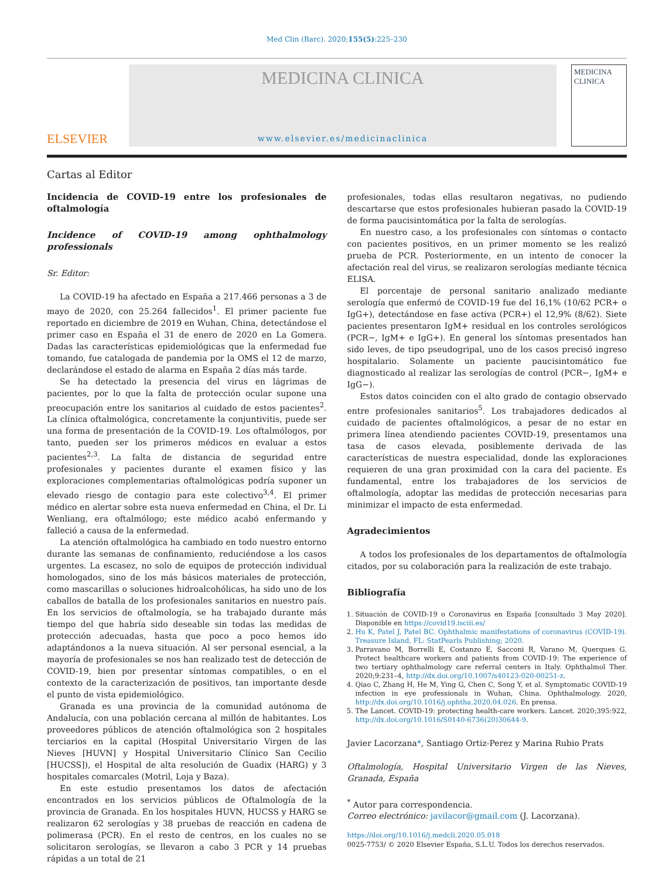Med Clin (Barc). 2020;155(5):225–230
ELSEVIER
MEDICINA CLINICA
www.elsevier.es/medicinaclinica
MEDICINA CLINICA
Cartas al Editor
Incidencia de COVID-19 entre los profesionales de oftalmología
Incidence of COVID-19 among ophthalmology professionals
Sr. Editor:
La COVID-19 ha afectado en España a 217.466 personas a 3 de mayo de 2020, con 25.264 fallecidos<sup>1</sup>. El primer paciente fue reportado en diciembre de 2019 en Wuhan, China, detectándose el primer caso en España el 31 de enero de 2020 en La Gomera. Dadas las características epidemiológicas que la enfermedad fue tomando, fue catalogada de pandemia por la OMS el 12 de marzo, declarándose el estado de alarma en España 2 días más tarde.
Se ha detectado la presencia del virus en lágrimas de pacientes, por lo que la falta de protección ocular supone una preocupación entre los sanitarios al cuidado de estos pacientes<sup>2</sup>. La clínica oftalmológica, concretamente la conjuntivitis, puede ser una forma de presentación de la COVID-19. Los oftalmólogos, por tanto, pueden ser los primeros médicos en evaluar a estos pacientes<sup>2,3</sup>. La falta de distancia de seguridad entre profesionales y pacientes durante el examen físico y las exploraciones complementarias oftalmológicas podría suponer un elevado riesgo de contagio para este colectivo<sup>3,4</sup>. El primer médico en alertar sobre esta nueva enfermedad en China, el Dr. Li Wenliang, era oftalmólogo; este médico acabó enfermando y falleció a causa de la enfermedad.
La atención oftalmológica ha cambiado en todo nuestro entorno durante las semanas de confinamiento, reduciéndose a los casos urgentes. La escasez, no solo de equipos de protección individual homologados, sino de los más básicos materiales de protección, como mascarillas o soluciones hidroalcohólicas, ha sido uno de los caballos de batalla de los profesionales sanitarios en nuestro país. En los servicios de oftalmología, se ha trabajado durante más tiempo del que habría sido deseable sin todas las medidas de protección adecuadas, hasta que poco a poco hemos ido adaptándonos a la nueva situación. Al ser personal esencial, a la mayoría de profesionales se nos han realizado test de detección de COVID-19, bien por presentar síntomas compatibles, o en el contexto de la caracterización de positivos, tan importante desde el punto de vista epidemiológico.
Granada es una provincia de la comunidad autónoma de Andalucía, con una población cercana al millón de habitantes. Los proveedores públicos de atención oftalmológica son 2 hospitales terciarios en la capital (Hospital Universitario Virgen de las Nieves [HUVN] y Hospital Universitario Clínico San Cecilio [HUCSS]), el Hospital de alta resolución de Guadix (HARG) y 3 hospitales comarcales (Motril, Loja y Baza).
En este estudio presentamos los datos de afectación encontrados en los servicios públicos de Oftalmología de la provincia de Granada. En los hospitales HUVN, HUCSS y HARG se realizaron 62 serologías y 38 pruebas de reacción en cadena de polimerasa (PCR). En el resto de centros, en los cuales no se solicitaron serologías, se llevaron a cabo 3 PCR y 14 pruebas rápidas a un total de 21
profesionales, todas ellas resultaron negativas, no pudiendo descartarse que estos profesionales hubieran pasado la COVID-19 de forma paucisintomática por la falta de serologías.
En nuestro caso, a los profesionales con síntomas o contacto con pacientes positivos, en un primer momento se les realizó prueba de PCR. Posteriormente, en un intento de conocer la afectación real del virus, se realizaron serologías mediante técnica ELISA.
El porcentaje de personal sanitario analizado mediante serología que enfermó de COVID-19 fue del 16,1% (10/62 PCR+ o IgG+), detectándose en fase activa (PCR+) el 12,9% (8/62). Siete pacientes presentaron IgM+ residual en los controles serológicos (PCR−, IgM+ e IgG+). En general los síntomas presentados han sido leves, de tipo pseudogripal, uno de los casos precisó ingreso hospitalario. Solamente un paciente paucisintomático fue diagnosticado al realizar las serologías de control (PCR−, IgM+ e IgG−).
Estos datos coinciden con el alto grado de contagio observado entre profesionales sanitarios<sup>5</sup>. Los trabajadores dedicados al cuidado de pacientes oftalmológicos, a pesar de no estar en primera línea atendiendo pacientes COVID-19, presentamos una tasa de casos elevada, posiblemente derivada de las características de nuestra especialidad, donde las exploraciones requieren de una gran proximidad con la cara del paciente. Es fundamental, entre los trabajadores de los servicios de oftalmología, adoptar las medidas de protección necesarias para minimizar el impacto de esta enfermedad.
Agradecimientos
A todos los profesionales de los departamentos de oftalmología citados, por su colaboración para la realización de este trabajo.
Bibliografía
1. Situación de COVID-19 o Coronavirus en España [consultado 3 May 2020]. Disponible en https://covid19.isciii.es/
2. Hu K, Patel J, Patel BC. Ophthalmic manifestations of coronavirus (COVID-19). Treasure Island, FL: StatPearls Publishing; 2020.
3. Parravano M, Borrelli E, Costanzo E, Sacconi R, Varano M, Querques G. Protect healthcare workers and patients from COVID-19: The experience of two tertiary ophthalmology care referral centers in Italy. Ophthalmol Ther. 2020;9:231–4, http://dx.doi.org/10.1007/s40123-020-00251-z.
4. Qiao C, Zhang H, He M, Ying G, Chen C, Song Y, et al. Symptomatic COVID-19 infection in eye professionals in Wuhan, China. Ophthalmology. 2020, http://dx.doi.org/10.1016/j.ophtha.2020.04.026. En prensa.
5. The Lancet. COVID-19: protecting health-care workers. Lancet. 2020;395:922, http://dx.doi.org/10.1016/S0140-6736(20)30644-9.
Javier Lacorzana*, Santiago Ortiz-Perez y Marina Rubio Prats
Oftalmología, Hospital Universitario Virgen de las Nieves, Granada, España
<sup>*</sup> Autor para correspondencia.
Correo electrónico: javilacor@gmail.com (J. Lacorzana).
https://doi.org/10.1016/j.medcli.2020.05.018
0025-7753/ © 2020 Elsevier España, S.L.U. Todos los derechos reservados.